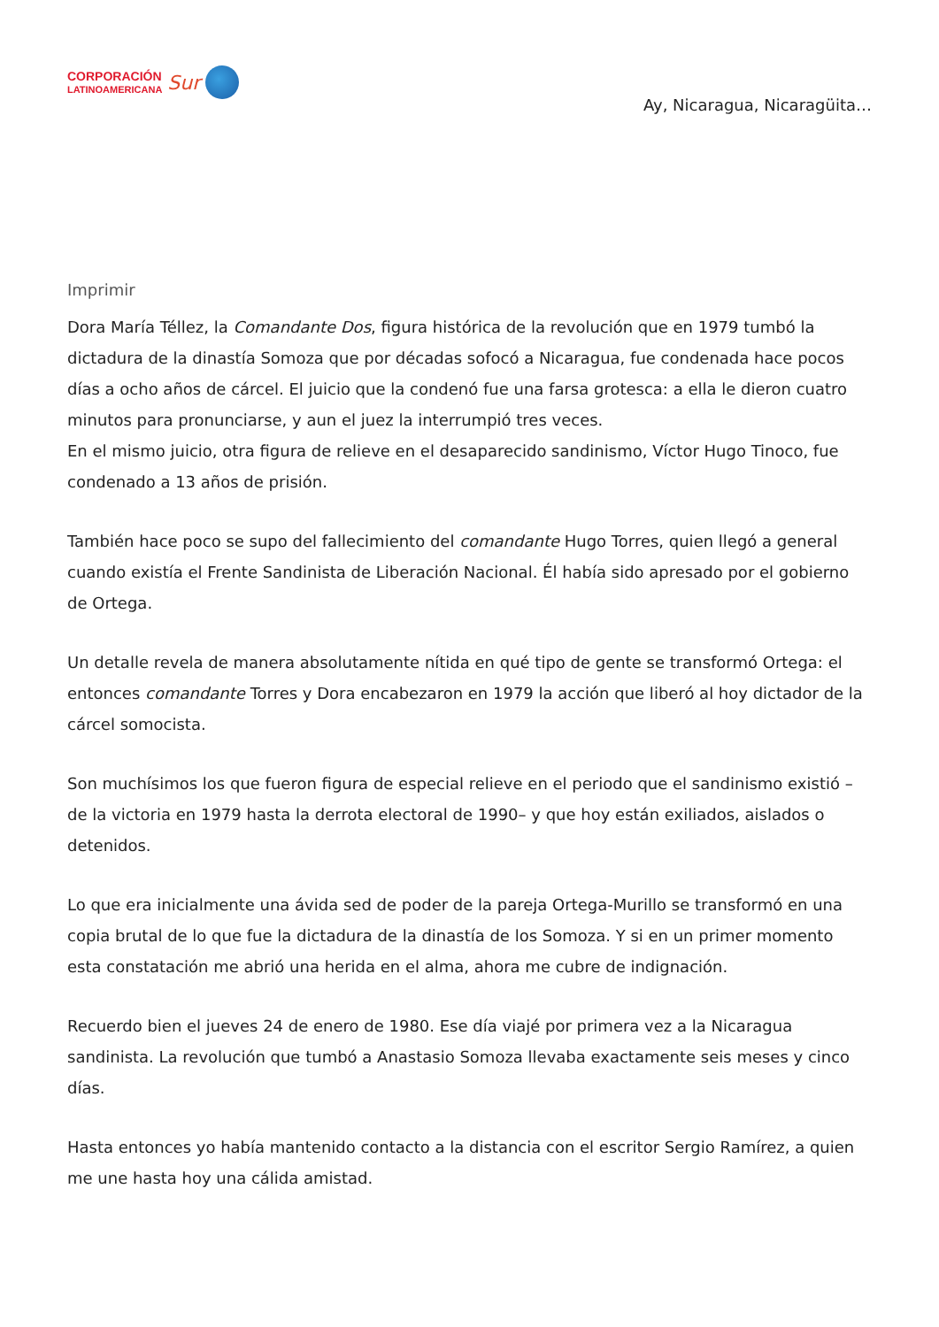CORPORACIÓN
LATINOAMERICANA
Sur
Ay, Nicaragua, Nicaragüita…
Imprimir
Dora María Téllez, la Comandante Dos, figura histórica de la revolución que en 1979 tumbó la dictadura de la dinastía Somoza que por décadas sofocó a Nicaragua, fue condenada hace pocos días a ocho años de cárcel. El juicio que la condenó fue una farsa grotesca: a ella le dieron cuatro minutos para pronunciarse, y aun el juez la interrumpió tres veces.
En el mismo juicio, otra figura de relieve en el desaparecido sandinismo, Víctor Hugo Tinoco, fue condenado a 13 años de prisión.
También hace poco se supo del fallecimiento del comandante Hugo Torres, quien llegó a general cuando existía el Frente Sandinista de Liberación Nacional. Él había sido apresado por el gobierno de Ortega.
Un detalle revela de manera absolutamente nítida en qué tipo de gente se transformó Ortega: el entonces comandante Torres y Dora encabezaron en 1979 la acción que liberó al hoy dictador de la cárcel somocista.
Son muchísimos los que fueron figura de especial relieve en el periodo que el sandinismo existió –de la victoria en 1979 hasta la derrota electoral de 1990– y que hoy están exiliados, aislados o detenidos.
Lo que era inicialmente una ávida sed de poder de la pareja Ortega-Murillo se transformó en una copia brutal de lo que fue la dictadura de la dinastía de los Somoza. Y si en un primer momento esta constatación me abrió una herida en el alma, ahora me cubre de indignación.
Recuerdo bien el jueves 24 de enero de 1980. Ese día viajé por primera vez a la Nicaragua sandinista. La revolución que tumbó a Anastasio Somoza llevaba exactamente seis meses y cinco días.
Hasta entonces yo había mantenido contacto a la distancia con el escritor Sergio Ramírez, a quien me une hasta hoy una cálida amistad.